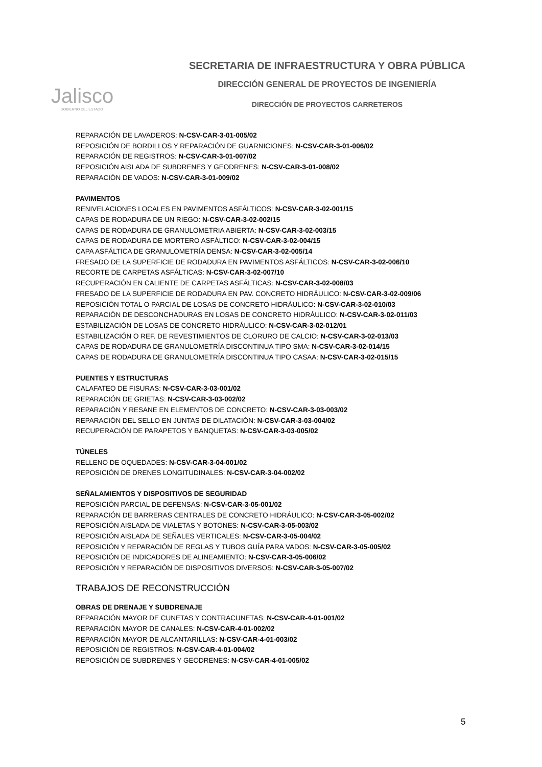Jalisco
GOBIERNO DEL ESTADO
SECRETARIA DE INFRAESTRUCTURA Y OBRA PÚBLICA
DIRECCIÓN GENERAL DE PROYECTOS DE INGENIERÍA
DIRECCIÓN DE PROYECTOS CARRETEROS
REPARACIÓN DE LAVADEROS: N-CSV-CAR-3-01-005/02
REPOSICIÓN DE BORDILLOS Y REPARACIÓN DE GUARNICIONES: N-CSV-CAR-3-01-006/02
REPARACIÓN DE REGISTROS: N-CSV-CAR-3-01-007/02
REPOSICIÓN AISLADA DE SUBDRENES Y GEODRENES: N-CSV-CAR-3-01-008/02
REPARACIÓN DE VADOS: N-CSV-CAR-3-01-009/02
PAVIMENTOS
RENIVELACIONES LOCALES EN PAVIMENTOS ASFÁLTICOS: N-CSV-CAR-3-02-001/15
CAPAS DE RODADURA DE UN RIEGO: N-CSV-CAR-3-02-002/15
CAPAS DE RODADURA DE GRANULOMETRIA ABIERTA: N-CSV-CAR-3-02-003/15
CAPAS DE RODADURA DE MORTERO ASFÁLTICO: N-CSV-CAR-3-02-004/15
CAPA ASFÁLTICA DE GRANULOMETRÍA DENSA: N-CSV-CAR-3-02-005/14
FRESADO DE LA SUPERFICIE DE RODADURA EN PAVIMENTOS ASFÁLTICOS: N-CSV-CAR-3-02-006/10
RECORTE DE CARPETAS ASFÁLTICAS: N-CSV-CAR-3-02-007/10
RECUPERACIÓN EN CALIENTE DE CARPETAS ASFÁLTICAS: N-CSV-CAR-3-02-008/03
FRESADO DE LA SUPERFICIE DE RODADURA EN PAV. CONCRETO HIDRÁULICO: N-CSV-CAR-3-02-009/06
REPOSICIÓN TOTAL O PARCIAL DE LOSAS DE CONCRETO HIDRÁULICO: N-CSV-CAR-3-02-010/03
REPARACIÓN DE DESCONCHADURAS EN LOSAS DE CONCRETO HIDRÁULICO: N-CSV-CAR-3-02-011/03
ESTABILIZACIÓN DE LOSAS DE CONCRETO HIDRÁULICO: N-CSV-CAR-3-02-012/01
ESTABILIZACIÓN O REF. DE REVESTIMIENTOS DE CLORURO DE CALCIO: N-CSV-CAR-3-02-013/03
CAPAS DE RODADURA DE GRANULOMETRÍA DISCONTINUA TIPO SMA: N-CSV-CAR-3-02-014/15
CAPAS DE RODADURA DE GRANULOMETRÍA DISCONTINUA TIPO CASAA: N-CSV-CAR-3-02-015/15
PUENTES Y ESTRUCTURAS
CALAFATEO DE FISURAS: N-CSV-CAR-3-03-001/02
REPARACIÓN DE GRIETAS: N-CSV-CAR-3-03-002/02
REPARACIÓN Y RESANE EN ELEMENTOS DE CONCRETO: N-CSV-CAR-3-03-003/02
REPARACIÓN DEL SELLO EN JUNTAS DE DILATACIÓN: N-CSV-CAR-3-03-004/02
RECUPERACIÓN DE PARAPETOS Y BANQUETAS: N-CSV-CAR-3-03-005/02
TÚNELES
RELLENO DE OQUEDADES: N-CSV-CAR-3-04-001/02
REPOSICIÓN DE DRENES LONGITUDINALES: N-CSV-CAR-3-04-002/02
SEÑALAMIENTOS Y DISPOSITIVOS DE SEGURIDAD
REPOSICIÓN PARCIAL DE DEFENSAS: N-CSV-CAR-3-05-001/02
REPARACIÓN DE BARRERAS CENTRALES DE CONCRETO HIDRÁULICO: N-CSV-CAR-3-05-002/02
REPOSICIÓN AISLADA DE VIALETAS Y BOTONES: N-CSV-CAR-3-05-003/02
REPOSICIÓN AISLADA DE SEÑALES VERTICALES: N-CSV-CAR-3-05-004/02
REPOSICIÓN Y REPARACIÓN DE REGLAS Y TUBOS GUÍA PARA VADOS: N-CSV-CAR-3-05-005/02
REPOSICIÓN DE INDICADORES DE ALINEAMIENTO: N-CSV-CAR-3-05-006/02
REPOSICIÓN Y REPARACIÓN DE DISPOSITIVOS DIVERSOS: N-CSV-CAR-3-05-007/02
TRABAJOS DE RECONSTRUCCIÓN
OBRAS DE DRENAJE Y SUBDRENAJE
REPARACIÓN MAYOR DE CUNETAS Y CONTRACUNETAS: N-CSV-CAR-4-01-001/02
REPARACIÓN MAYOR DE CANALES: N-CSV-CAR-4-01-002/02
REPARACIÓN MAYOR DE ALCANTARILLAS: N-CSV-CAR-4-01-003/02
REPOSICIÓN DE REGISTROS: N-CSV-CAR-4-01-004/02
REPOSICIÓN DE SUBDRENES Y GEODRENES: N-CSV-CAR-4-01-005/02
5